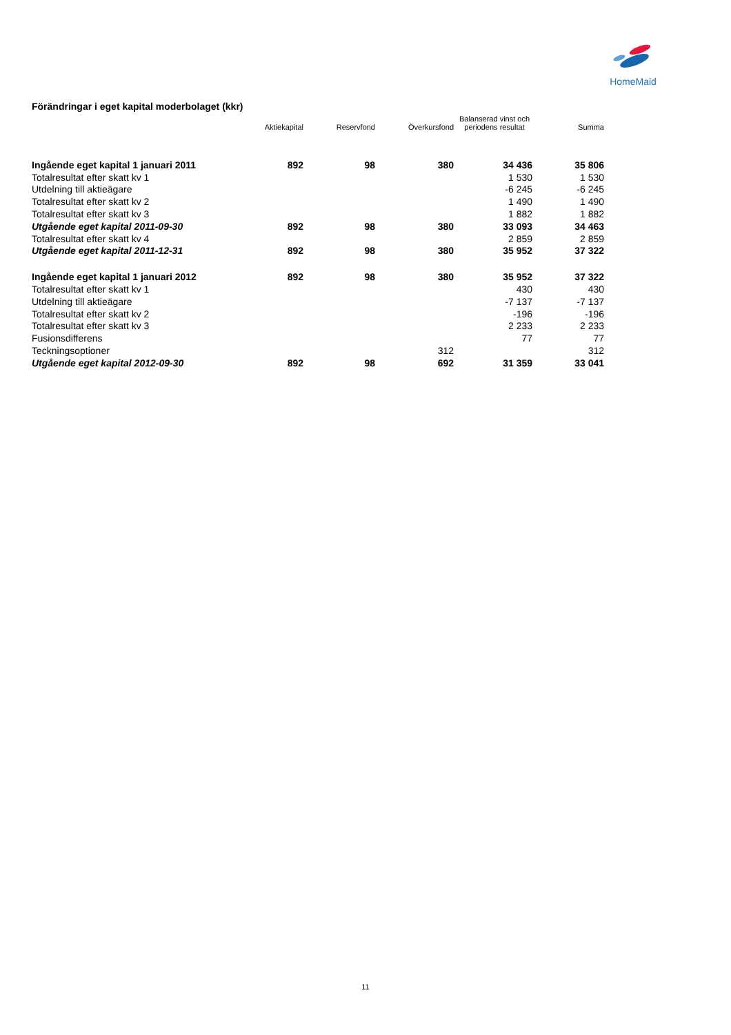HomeMaid
Förändringar i eget kapital moderbolaget (kkr)
| | Aktiekapital | Reservfond | Överkursfond | Balanserad vinst och periodens resultat | Summa |
| --- | --- | --- | --- | --- | --- |
| Ingående eget kapital 1 januari 2011 | 892 | 98 | 380 | 34 436 | 35 806 |
| Totalresultat efter skatt kv 1 | | | | 1 530 | 1 530 |
| Utdelning till aktieägare | | | | -6 245 | -6 245 |
| Totalresultat efter skatt kv 2 | | | | 1 490 | 1 490 |
| Totalresultat efter skatt kv 3 | | | | 1 882 | 1 882 |
| Utgående eget kapital 2011-09-30 | 892 | 98 | 380 | 33 093 | 34 463 |
| Totalresultat efter skatt kv 4 | | | | 2 859 | 2 859 |
| Utgående eget kapital 2011-12-31 | 892 | 98 | 380 | 35 952 | 37 322 |
| Ingående eget kapital 1 januari 2012 | 892 | 98 | 380 | 35 952 | 37 322 |
| Totalresultat efter skatt kv 1 | | | | 430 | 430 |
| Utdelning till aktieägare | | | | -7 137 | -7 137 |
| Totalresultat efter skatt kv 2 | | | | -196 | -196 |
| Totalresultat efter skatt kv 3 | | | | 2 233 | 2 233 |
| Fusionsdifferens | | | | 77 | 77 |
| Teckningsoptioner | | | 312 | | 312 |
| Utgående eget kapital 2012-09-30 | 892 | 98 | 692 | 31 359 | 33 041 |
11